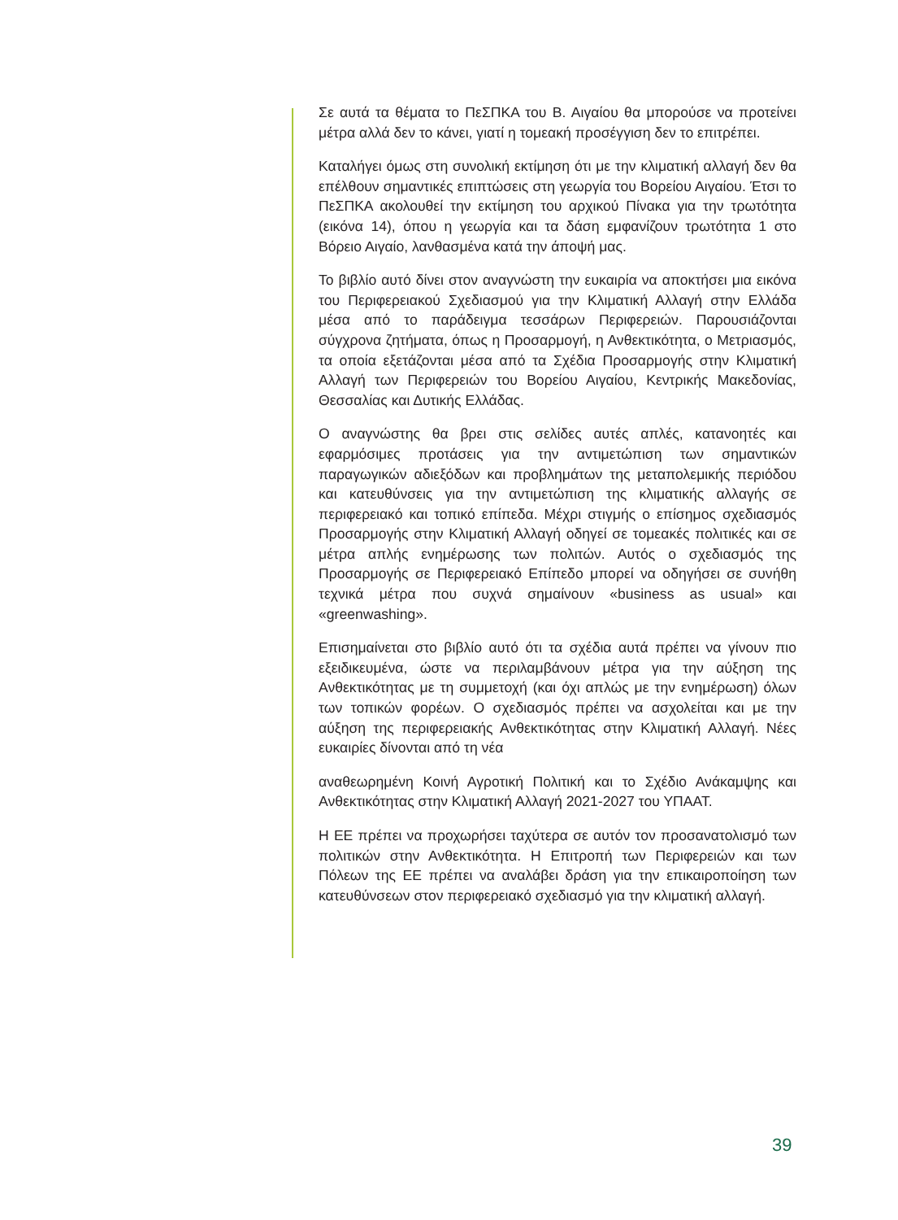Σε αυτά τα θέματα το ΠεΣΠΚΑ του Β. Αιγαίου θα μπορούσε να προτείνει μέτρα αλλά δεν το κάνει, γιατί η τομεακή προσέγγιση δεν το επιτρέπει.
Καταλήγει όμως στη συνολική εκτίμηση ότι με την κλιματική αλλαγή δεν θα επέλθουν σημαντικές επιπτώσεις στη γεωργία του Βορείου Αιγαίου. Έτσι το ΠεΣΠΚΑ ακολουθεί την εκτίμηση του αρχικού Πίνακα για την τρωτότητα (εικόνα 14), όπου η γεωργία και τα δάση εμφανίζουν τρωτότητα 1 στο Βόρειο Αιγαίο, λανθασμένα κατά την άποψή μας.
Το βιβλίο αυτό δίνει στον αναγνώστη την ευκαιρία να αποκτήσει μια εικόνα του Περιφερειακού Σχεδιασμού για την Κλιματική Αλλαγή στην Ελλάδα μέσα από το παράδειγμα τεσσάρων Περιφερειών. Παρουσιάζονται σύγχρονα ζητήματα, όπως η Προσαρμογή, η Ανθεκτικότητα, ο Μετριασμός, τα οποία εξετάζονται μέσα από τα Σχέδια Προσαρμογής στην Κλιματική Αλλαγή των Περιφερειών του Βορείου Αιγαίου, Κεντρικής Μακεδονίας, Θεσσαλίας και Δυτικής Ελλάδας.
Ο αναγνώστης θα βρει στις σελίδες αυτές απλές, κατανοητές και εφαρμόσιμες προτάσεις για την αντιμετώπιση των σημαντικών παραγωγικών αδιεξόδων και προβλημάτων της μεταπολεμικής περιόδου και κατευθύνσεις για την αντιμετώπιση της κλιματικής αλλαγής σε περιφερειακό και τοπικό επίπεδα. Μέχρι στιγμής ο επίσημος σχεδιασμός Προσαρμογής στην Κλιματική Αλλαγή οδηγεί σε τομεακές πολιτικές και σε μέτρα απλής ενημέρωσης των πολιτών. Αυτός ο σχεδιασμός της Προσαρμογής σε Περιφερειακό Επίπεδο μπορεί να οδηγήσει σε συνήθη τεχνικά μέτρα που συχνά σημαίνουν «business as usual» και «greenwashing».
Επισημαίνεται στο βιβλίο αυτό ότι τα σχέδια αυτά πρέπει να γίνουν πιο εξειδικευμένα, ώστε να περιλαμβάνουν μέτρα για την αύξηση της Ανθεκτικότητας με τη συμμετοχή (και όχι απλώς με την ενημέρωση) όλων των τοπικών φορέων. Ο σχεδιασμός πρέπει να ασχολείται και με την αύξηση της περιφερειακής Ανθεκτικότητας στην Κλιματική Αλλαγή. Νέες ευκαιρίες δίνονται από τη νέα
αναθεωρημένη Κοινή Αγροτική Πολιτική και το Σχέδιο Ανάκαμψης και Ανθεκτικότητας στην Κλιματική Αλλαγή 2021-2027 του ΥΠΑΑΤ.
Η ΕΕ πρέπει να προχωρήσει ταχύτερα σε αυτόν τον προσανατολισμό των πολιτικών στην Ανθεκτικότητα. Η Επιτροπή των Περιφερειών και των Πόλεων της ΕΕ πρέπει να αναλάβει δράση για την επικαιροποίηση των κατευθύνσεων στον περιφερειακό σχεδιασμό για την κλιματική αλλαγή.
39